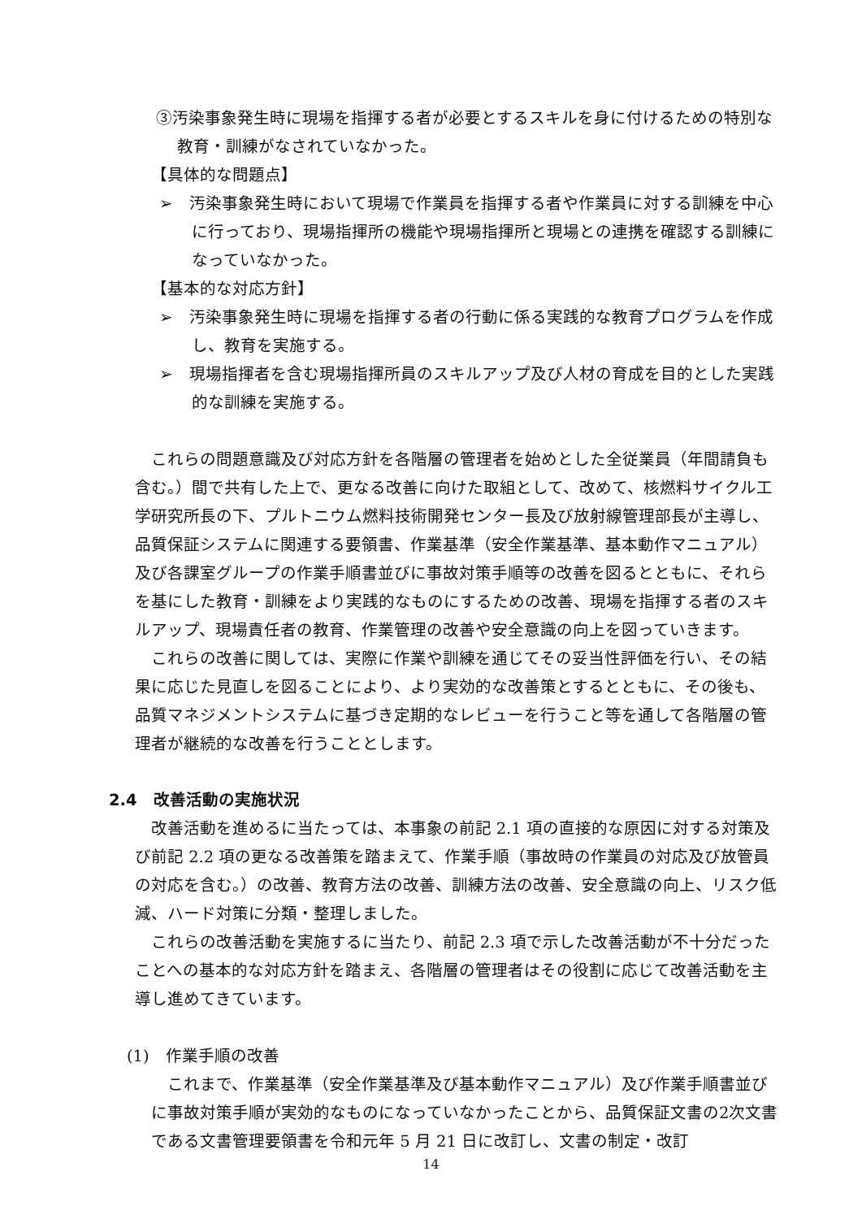③汚染事象発生時に現場を指揮する者が必要とするスキルを身に付けるための特別な教育・訓練がなされていなかった。
【具体的な問題点】
➢　汚染事象発生時において現場で作業員を指揮する者や作業員に対する訓練を中心に行っており、現場指揮所の機能や現場指揮所と現場との連携を確認する訓練になっていなかった。
【基本的な対応方針】
➢　汚染事象発生時に現場を指揮する者の行動に係る実践的な教育プログラムを作成し、教育を実施する。
➢　現場指揮者を含む現場指揮所員のスキルアップ及び人材の育成を目的とした実践的な訓練を実施する。
これらの問題意識及び対応方針を各階層の管理者を始めとした全従業員（年間請負も含む。）間で共有した上で、更なる改善に向けた取組として、改めて、核燃料サイクル工学研究所長の下、プルトニウム燃料技術開発センター長及び放射線管理部長が主導し、品質保証システムに関連する要領書、作業基準（安全作業基準、基本動作マニュアル）及び各課室グループの作業手順書並びに事故対策手順等の改善を図るとともに、それらを基にした教育・訓練をより実践的なものにするための改善、現場を指揮する者のスキルアップ、現場責任者の教育、作業管理の改善や安全意識の向上を図っていきます。
これらの改善に関しては、実際に作業や訓練を通じてその妥当性評価を行い、その結果に応じた見直しを図ることにより、より実効的な改善策とするとともに、その後も、品質マネジメントシステムに基づき定期的なレビューを行うこと等を通して各階層の管理者が継続的な改善を行うこととします。
2.4　改善活動の実施状況
改善活動を進めるに当たっては、本事象の前記 2.1 項の直接的な原因に対する対策及び前記 2.2 項の更なる改善策を踏まえて、作業手順（事故時の作業員の対応及び放管員の対応を含む。）の改善、教育方法の改善、訓練方法の改善、安全意識の向上、リスク低減、ハード対策に分類・整理しました。
これらの改善活動を実施するに当たり、前記 2.3 項で示した改善活動が不十分だったことへの基本的な対応方針を踏まえ、各階層の管理者はその役割に応じて改善活動を主導し進めてきています。
(1)　作業手順の改善
これまで、作業基準（安全作業基準及び基本動作マニュアル）及び作業手順書並びに事故対策手順が実効的なものになっていなかったことから、品質保証文書の2次文書である文書管理要領書を令和元年 5 月 21 日に改訂し、文書の制定・改訂
14